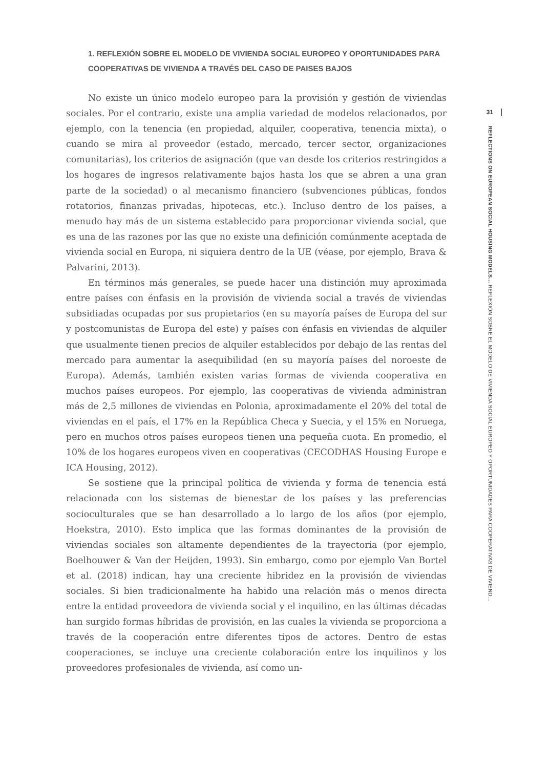1. REFLEXIÓN SOBRE EL MODELO DE VIVIENDA SOCIAL EUROPEO Y OPORTUNIDADES PARA COOPERATIVAS DE VIVIENDA A TRAVÉS DEL CASO DE PAISES BAJOS
No existe un único modelo europeo para la provisión y gestión de viviendas sociales. Por el contrario, existe una amplia variedad de modelos relacionados, por ejemplo, con la tenencia (en propiedad, alquiler, cooperativa, tenencia mixta), o cuando se mira al proveedor (estado, mercado, tercer sector, organizaciones comunitarias), los criterios de asignación (que van desde los criterios restringidos a los hogares de ingresos relativamente bajos hasta los que se abren a una gran parte de la sociedad) o al mecanismo financiero (subvenciones públicas, fondos rotatorios, finanzas privadas, hipotecas, etc.). Incluso dentro de los países, a menudo hay más de un sistema establecido para proporcionar vivienda social, que es una de las razones por las que no existe una definición comúnmente aceptada de vivienda social en Europa, ni siquiera dentro de la UE (véase, por ejemplo, Brava & Palvarini, 2013).
En términos más generales, se puede hacer una distinción muy aproximada entre países con énfasis en la provisión de vivienda social a través de viviendas subsidiadas ocupadas por sus propietarios (en su mayoría países de Europa del sur y postcomunistas de Europa del este) y países con énfasis en viviendas de alquiler que usualmente tienen precios de alquiler establecidos por debajo de las rentas del mercado para aumentar la asequibilidad (en su mayoría países del noroeste de Europa). Además, también existen varias formas de vivienda cooperativa en muchos países europeos. Por ejemplo, las cooperativas de vivienda administran más de 2,5 millones de viviendas en Polonia, aproximadamente el 20% del total de viviendas en el país, el 17% en la República Checa y Suecia, y el 15% en Noruega, pero en muchos otros países europeos tienen una pequeña cuota. En promedio, el 10% de los hogares europeos viven en cooperativas (CECODHAS Housing Europe e ICA Housing, 2012).
Se sostiene que la principal política de vivienda y forma de tenencia está relacionada con los sistemas de bienestar de los países y las preferencias socioculturales que se han desarrollado a lo largo de los años (por ejemplo, Hoekstra, 2010). Esto implica que las formas dominantes de la provisión de viviendas sociales son altamente dependientes de la trayectoria (por ejemplo, Boelhouwer & Van der Heijden, 1993). Sin embargo, como por ejemplo Van Bortel et al. (2018) indican, hay una creciente hibridez en la provisión de viviendas sociales. Si bien tradicionalmente ha habido una relación más o menos directa entre la entidad proveedora de vivienda social y el inquilino, en las últimas décadas han surgido formas híbridas de provisión, en las cuales la vivienda se proporciona a través de la cooperación entre diferentes tipos de actores. Dentro de estas cooperaciones, se incluye una creciente colaboración entre los inquilinos y los proveedores profesionales de vivienda, así como un-
31
REFLECTIONS ON EUROPEAN SOCIAL HOUSING MODELS… REFLEXIÓN SOBRE EL MODELO DE VIVIENDA SOCIAL EUROPEO Y OPORTUNIDADES PARA COOPERATIVAS DE VIVIEND…